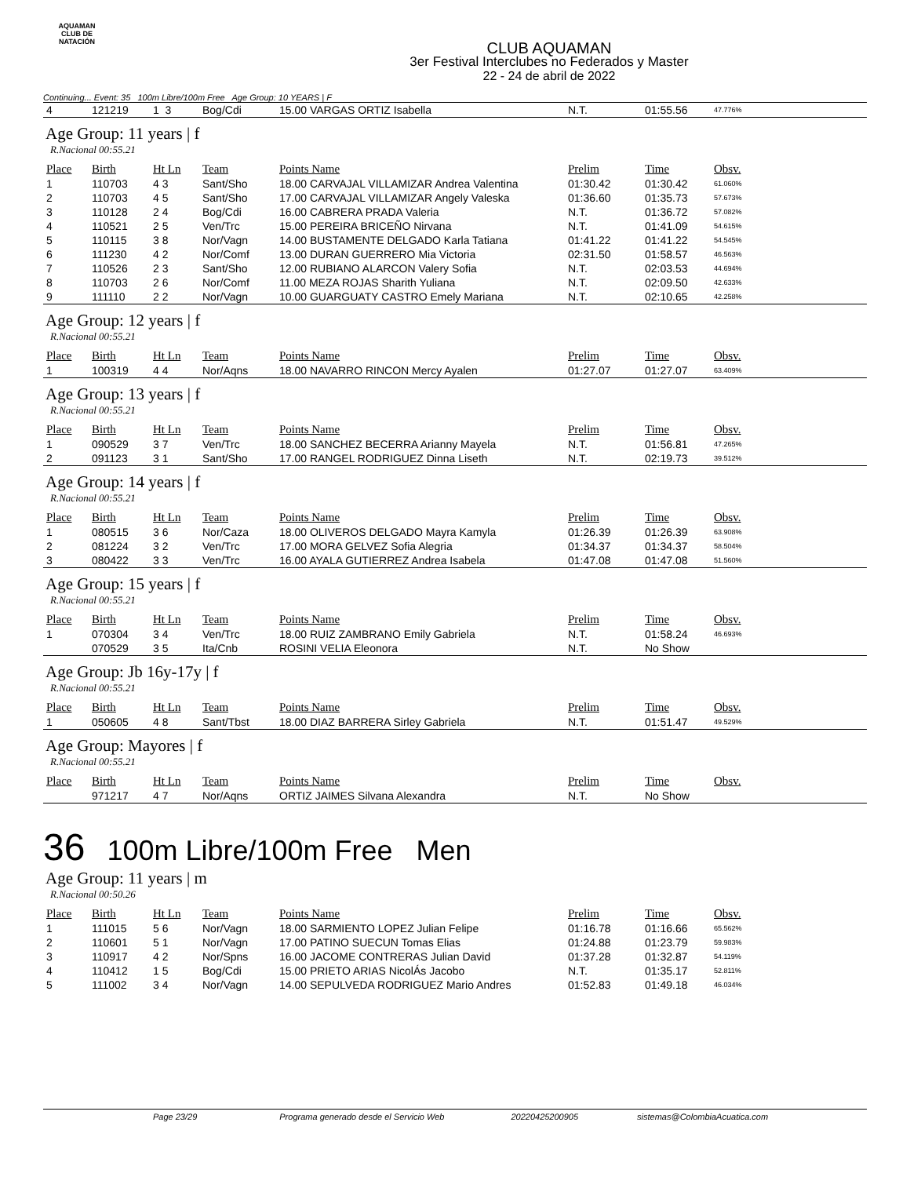AQUAMAN
CLUB DE NATACIÓN
CLUB AQUAMAN
3er Festival Interclubes no Federados y Master
22 - 24 de abril de 2022
Continuing... Event: 35 100m Libre/100m Free Age Group: 10 YEARS | F
| 4 | 121219 | 1 3 | Bog/Cdi | 15.00 VARGAS ORTIZ Isabella | N.T. | 01:55.56 | 47.776% |
Age Group: 11 years | f
R.Nacional 00:55.21
| Place | Birth | Ht Ln | Team | Points Name | Prelim | Time | Obsv. |
| --- | --- | --- | --- | --- | --- | --- | --- |
| 1 | 110703 | 4 3 | Sant/Sho | 18.00 CARVAJAL VILLAMIZAR Andrea Valentina | 01:30.42 | 01:30.42 | 61.060% |
| 2 | 110703 | 4 5 | Sant/Sho | 17.00 CARVAJAL VILLAMIZAR Angely Valeska | 01:36.60 | 01:35.73 | 57.673% |
| 3 | 110128 | 2 4 | Bog/Cdi | 16.00 CABRERA PRADA Valeria | N.T. | 01:36.72 | 57.082% |
| 4 | 110521 | 2 5 | Ven/Trc | 15.00 PEREIRA BRICEÑO Nirvana | N.T. | 01:41.09 | 54.615% |
| 5 | 110115 | 3 8 | Nor/Vagn | 14.00 BUSTAMENTE DELGADO Karla Tatiana | 01:41.22 | 01:41.22 | 54.545% |
| 6 | 111230 | 4 2 | Nor/Comf | 13.00 DURAN GUERRERO Mia Victoria | 02:31.50 | 01:58.57 | 46.563% |
| 7 | 110526 | 2 3 | Sant/Sho | 12.00 RUBIANO ALARCON Valery Sofia | N.T. | 02:03.53 | 44.694% |
| 8 | 110703 | 2 6 | Nor/Comf | 11.00 MEZA ROJAS Sharith Yuliana | N.T. | 02:09.50 | 42.633% |
| 9 | 111110 | 2 2 | Nor/Vagn | 10.00 GUARGUATY CASTRO Emely Mariana | N.T. | 02:10.65 | 42.258% |
Age Group: 12 years | f
R.Nacional 00:55.21
| Place | Birth | Ht Ln | Team | Points Name | Prelim | Time | Obsv. |
| --- | --- | --- | --- | --- | --- | --- | --- |
| 1 | 100319 | 4 4 | Nor/Aqns | 18.00 NAVARRO RINCON Mercy Ayalen | 01:27.07 | 01:27.07 | 63.409% |
Age Group: 13 years | f
R.Nacional 00:55.21
| Place | Birth | Ht Ln | Team | Points Name | Prelim | Time | Obsv. |
| --- | --- | --- | --- | --- | --- | --- | --- |
| 1 | 090529 | 3 7 | Ven/Trc | 18.00 SANCHEZ BECERRA Arianny Mayela | N.T. | 01:56.81 | 47.265% |
| 2 | 091123 | 3 1 | Sant/Sho | 17.00 RANGEL RODRIGUEZ Dinna Liseth | N.T. | 02:19.73 | 39.512% |
Age Group: 14 years | f
R.Nacional 00:55.21
| Place | Birth | Ht Ln | Team | Points Name | Prelim | Time | Obsv. |
| --- | --- | --- | --- | --- | --- | --- | --- |
| 1 | 080515 | 3 6 | Nor/Caza | 18.00 OLIVEROS DELGADO Mayra Kamyla | 01:26.39 | 01:26.39 | 63.908% |
| 2 | 081224 | 3 2 | Ven/Trc | 17.00 MORA GELVEZ Sofia Alegria | 01:34.37 | 01:34.37 | 58.504% |
| 3 | 080422 | 3 3 | Ven/Trc | 16.00 AYALA GUTIERREZ Andrea Isabela | 01:47.08 | 01:47.08 | 51.560% |
Age Group: 15 years | f
R.Nacional 00:55.21
| Place | Birth | Ht Ln | Team | Points Name | Prelim | Time | Obsv. |
| --- | --- | --- | --- | --- | --- | --- | --- |
| 1 | 070304 | 3 4 | Ven/Trc | 18.00 RUIZ ZAMBRANO Emily Gabriela | N.T. | 01:58.24 | 46.693% |
| | 070529 | 3 5 | Ita/Cnb | ROSINI VELIA Eleonora | N.T. | No Show | |
Age Group: Jb 16y-17y | f
R.Nacional 00:55.21
| Place | Birth | Ht Ln | Team | Points Name | Prelim | Time | Obsv. |
| --- | --- | --- | --- | --- | --- | --- | --- |
| 1 | 050605 | 4 8 | Sant/Tbst | 18.00 DIAZ BARRERA Sirley Gabriela | N.T. | 01:51.47 | 49.529% |
Age Group: Mayores | f
R.Nacional 00:55.21
| Place | Birth | Ht Ln | Team | Points Name | Prelim | Time | Obsv. |
| --- | --- | --- | --- | --- | --- | --- | --- |
| | 971217 | 4 7 | Nor/Aqns | ORTIZ JAIMES Silvana Alexandra | N.T. | No Show | |
36 100m Libre/100m Free Men
Age Group: 11 years | m
R.Nacional 00:50.26
| Place | Birth | Ht Ln | Team | Points Name | Prelim | Time | Obsv. |
| --- | --- | --- | --- | --- | --- | --- | --- |
| 1 | 111015 | 5 6 | Nor/Vagn | 18.00 SARMIENTO LOPEZ Julian Felipe | 01:16.78 | 01:16.66 | 65.562% |
| 2 | 110601 | 5 1 | Nor/Vagn | 17.00 PATINO SUECUN Tomas Elias | 01:24.88 | 01:23.79 | 59.983% |
| 3 | 110917 | 4 2 | Nor/Spns | 16.00 JACOME CONTRERAS Julian David | 01:37.28 | 01:32.87 | 54.119% |
| 4 | 110412 | 1 5 | Bog/Cdi | 15.00 PRIETO ARIAS NicolÁs Jacobo | N.T. | 01:35.17 | 52.811% |
| 5 | 111002 | 3 4 | Nor/Vagn | 14.00 SEPULVEDA RODRIGUEZ Mario Andres | 01:52.83 | 01:49.18 | 46.034% |
Page 23/29 Programa generado desde el Servicio Web 20220425200905 sistemas@ColombiaAcuatica.com